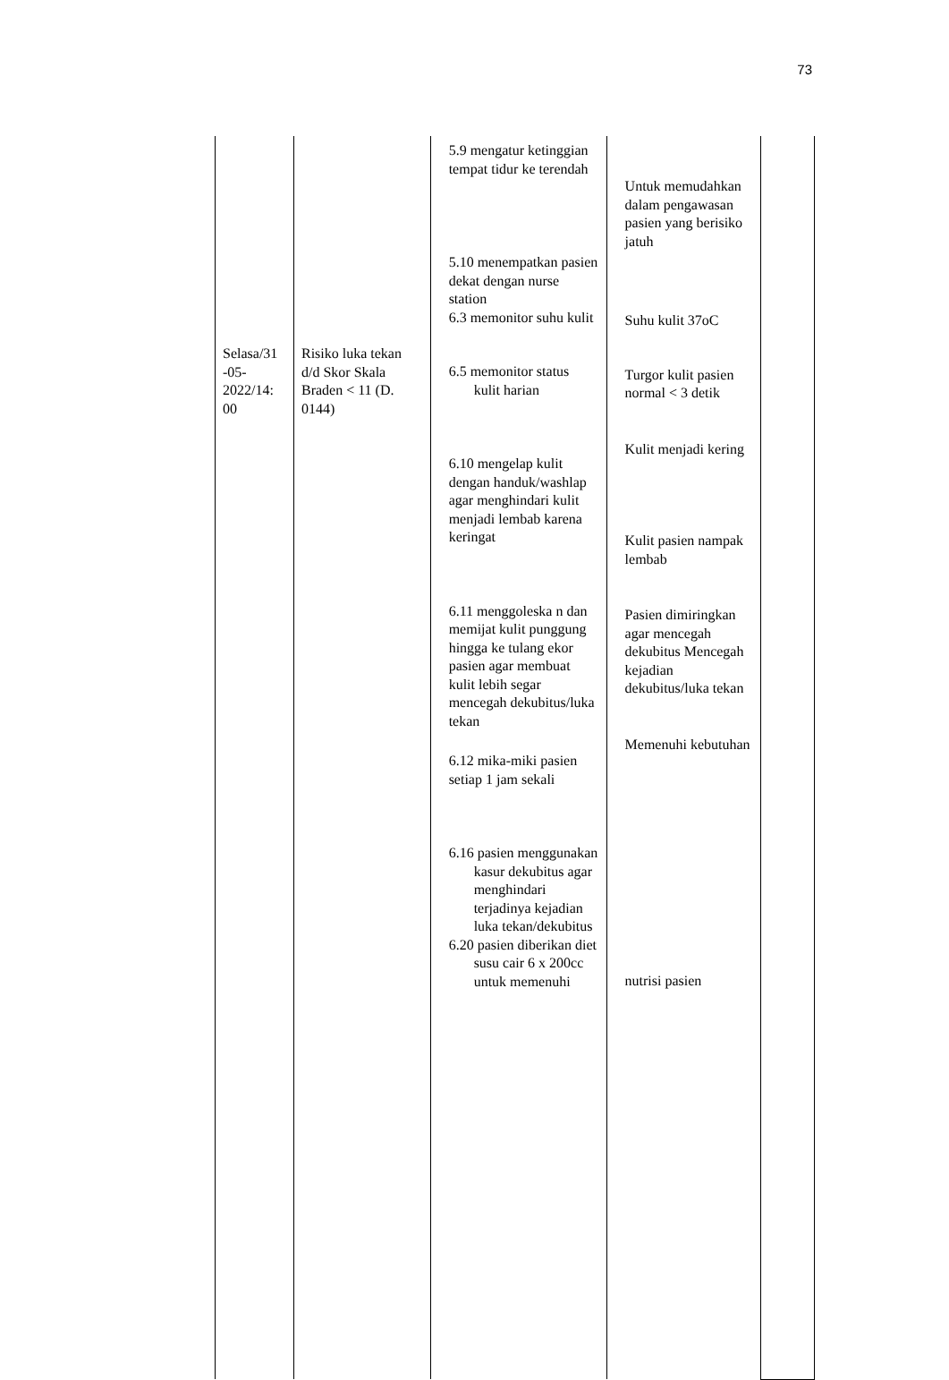73
| Selasa/31 -05- 2022/14: 00 | Risiko luka tekan d/d Skor Skala Braden < 11 (D. 0144) | 5.9 mengatur ketinggian tempat tidur ke terendah 5.10 menempatkan pasien dekat dengan nurse station 6.3 memonitor suhu kulit 6.5 memonitor status kulit harian 6.10 mengelap kulit dengan handuk/washlap agar menghindari kulit menjadi lembab karena keringat 6.11 menggoleska n dan memijat kulit punggung hingga ke tulang ekor pasien agar membuat kulit lebih segar mencegah dekubitus/luka tekan 6.12 mika-miki pasien setiap 1 jam sekali 6.16 pasien menggunakan kasur dekubitus agar menghindari terjadinya kejadian luka tekan/dekubitus 6.20 pasien diberikan diet susu cair 6 x 200cc untuk memenuhi | Untuk memudahkan dalam pengawasan pasien yang berisiko jatuh Suhu kulit 37oC Turgor kulit pasien normal < 3 detik Kulit menjadi kering Kulit pasien nampak lembab Pasien dimiringkan agar mencegah dekubitus Mencegah kejadian dekubitus/luka tekan Memenuhi kebutuhan nutrisi pasien | |